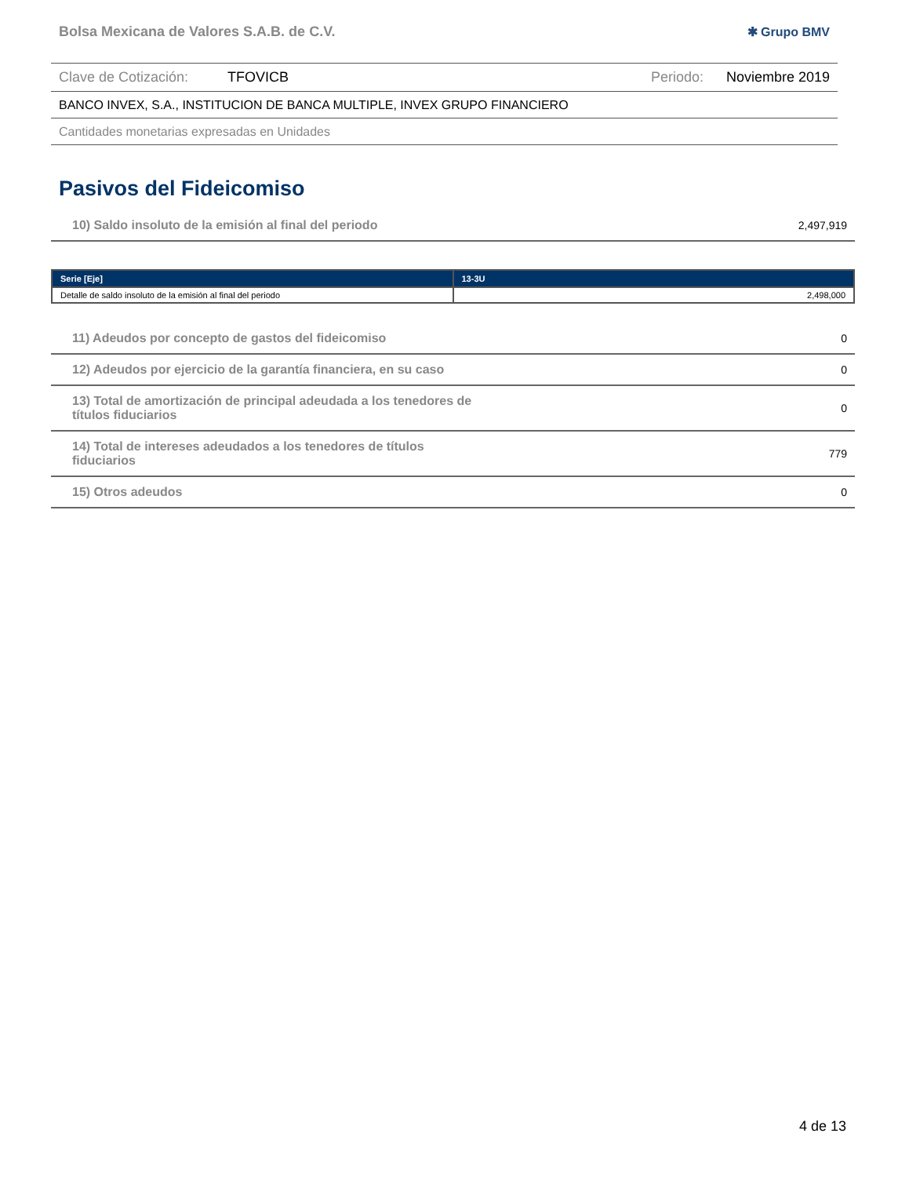Bolsa Mexicana de Valores S.A.B. de C.V. ✱ Grupo BMV
Clave de Cotización: TFOVICB Periodo: Noviembre 2019
BANCO INVEX, S.A., INSTITUCION DE BANCA MULTIPLE, INVEX GRUPO FINANCIERO
Cantidades monetarias expresadas en Unidades
Pasivos del Fideicomiso
| 10) Saldo insoluto de la emisión al final del periodo | | 2,497,919 |
| Serie [Eje] | 13-3U |
| --- | --- |
| Detalle de saldo insoluto de la emisión al final del periodo | 2,498,000 |
| 11) Adeudos por concepto de gastos del fideicomiso | 0 |
| 12) Adeudos por ejercicio de la garantía financiera, en su caso | 0 |
| 13) Total de amortización de principal adeudada a los tenedores de títulos fiduciarios | 0 |
| 14) Total de intereses adeudados a los tenedores de títulos fiduciarios | 779 |
| 15) Otros adeudos | 0 |
4 de 13